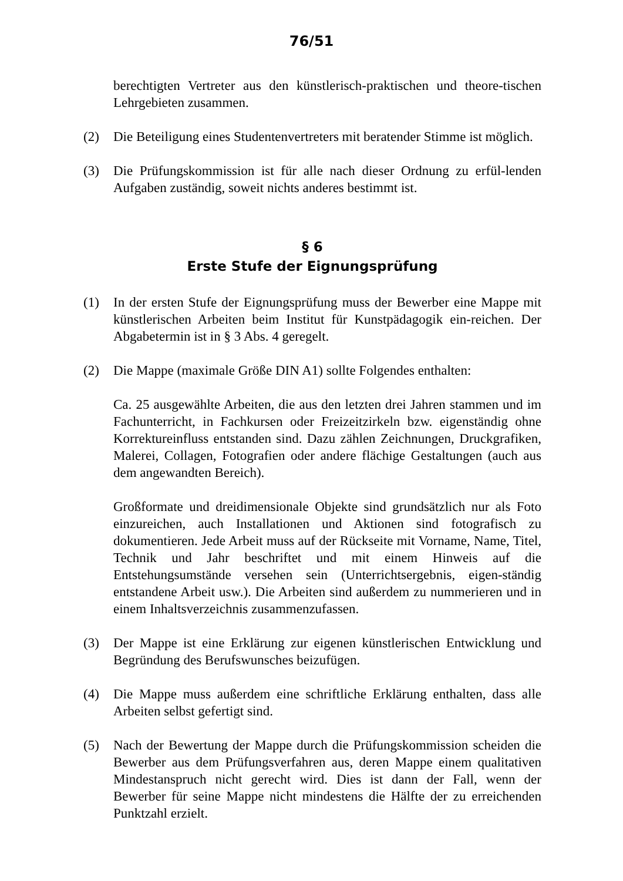76/51
berechtigten Vertreter aus den künstlerisch-praktischen und theore-tischen Lehrgebieten zusammen.
(2) Die Beteiligung eines Studentenvertreters mit beratender Stimme ist möglich.
(3) Die Prüfungskommission ist für alle nach dieser Ordnung zu erfül-lenden Aufgaben zuständig, soweit nichts anderes bestimmt ist.
§ 6
Erste Stufe der Eignungsprüfung
(1) In der ersten Stufe der Eignungsprüfung muss der Bewerber eine Mappe mit künstlerischen Arbeiten beim Institut für Kunstpädagogik ein-reichen. Der Abgabetermin ist in § 3 Abs. 4 geregelt.
(2) Die Mappe (maximale Größe DIN A1) sollte Folgendes enthalten:
Ca. 25 ausgewählte Arbeiten, die aus den letzten drei Jahren stammen und im Fachunterricht, in Fachkursen oder Freizeitzirkeln bzw. eigenständig ohne Korrektureinfluss entstanden sind. Dazu zählen Zeichnungen, Druckgrafiken, Malerei, Collagen, Fotografien oder andere flächige Gestaltungen (auch aus dem angewandten Bereich).
Großformate und dreidimensionale Objekte sind grundsätzlich nur als Foto einzureichen, auch Installationen und Aktionen sind fotografisch zu dokumentieren. Jede Arbeit muss auf der Rückseite mit Vorname, Name, Titel, Technik und Jahr beschriftet und mit einem Hinweis auf die Entstehungsumstände versehen sein (Unterrichtsergebnis, eigen-ständig entstandene Arbeit usw.). Die Arbeiten sind außerdem zu nummerieren und in einem Inhaltsverzeichnis zusammenzufassen.
(3) Der Mappe ist eine Erklärung zur eigenen künstlerischen Entwicklung und Begründung des Berufswunsches beizufügen.
(4) Die Mappe muss außerdem eine schriftliche Erklärung enthalten, dass alle Arbeiten selbst gefertigt sind.
(5) Nach der Bewertung der Mappe durch die Prüfungskommission scheiden die Bewerber aus dem Prüfungsverfahren aus, deren Mappe einem qualitativen Mindestanspruch nicht gerecht wird. Dies ist dann der Fall, wenn der Bewerber für seine Mappe nicht mindestens die Hälfte der zu erreichenden Punktzahl erzielt.